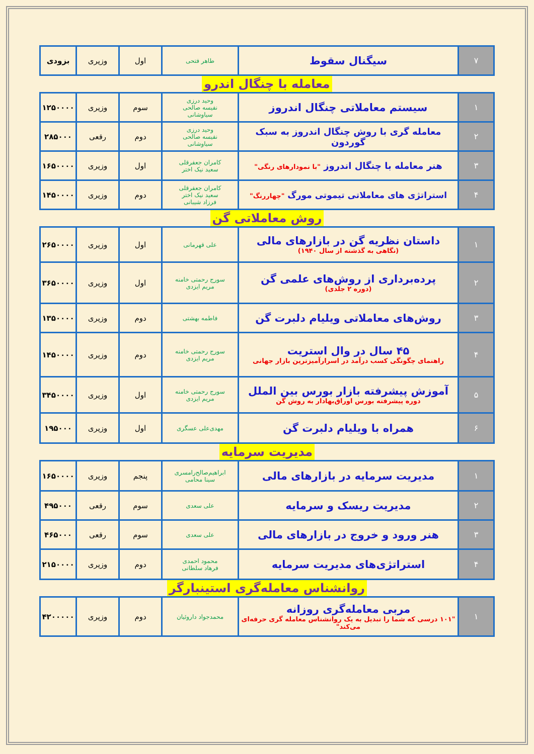| ۷ | سیگنال سقوط | طاهر فتحی | اول | وزیری | بزودی |
معامله با چنگال اندرو
| ۱ | سیستم معاملاتی چنگال اندروز | وحید درزی نفیسه صالحی سیاوشانی | سوم | وزیری | ۱۲۵۰۰۰۰ |
| ۲ | معامله گری با روش چنگال اندروز به سبک گوردون | وحید درزی نفیسه صالحی سیاوشانی | دوم | رقعی | ۲۸۵۰۰۰ |
| ۳ | هنر معامله با چنگال اندروز "با نمودارهای رنگی" | کامران جعفرقلی سعید نیک اختر | اول | وزیری | ۱۶۵۰۰۰۰ |
| ۴ | استراتژی های معاملاتی تیموتی مورگ "چهاررنگ" | کامران جعفرقلی سعید نیک اختر فرزاد شیبانی | دوم | وزیری | ۱۴۵۰۰۰۰ |
روش معاملاتی گن
| ۱ | داستان نظریه گن در بازارهای مالی (نگاهی به گذشته از سال ۱۹۴۰) | علی قهرمانی | اول | وزیری | ۲۶۵۰۰۰۰ |
| ۲ | پرده‌برداری از روش‌های علمی گن (دوره ۲ جلدی) | سورج رحمتی خامنه مریم ایزدی | اول | وزیری | ۳۶۵۰۰۰۰ |
| ۳ | روش‌های معاملاتی ویلیام دلبرت گن | فاطمه بهشتی | دوم | وزیری | ۱۳۵۰۰۰۰ |
| ۴ | ۴۵ سال در وال استریت راهنمای چگونگی کسب درآمد در اسرارآمیزترین بازار جهانی | سورج رحمتی خامنه مریم ایزدی | دوم | وزیری | ۱۴۵۰۰۰۰ |
| ۵ | آموزش پیشرفته بازار بورس بین الملل دوره پیشرفته بورس اوراق‌بهادار به روش گن | سورج رحمتی خامنه مریم ایزدی | اول | وزیری | ۳۴۵۰۰۰۰ |
| ۶ | همراه با ویلیام دلبرت گن | مهدی‌علی عسگری | اول | وزیری | ۱۹۵۰۰۰ |
مدیریت سرمایه
| ۱ | مدیریت سرمایه در بازارهای مالی | ابراهیم‌صالح‌رامسری سینا محامی | پنجم | وزیری | ۱۶۵۰۰۰۰ |
| ۲ | مدیریت ریسک و سرمایه | علی سعدی | سوم | رقعی | ۴۹۵۰۰۰ |
| ۳ | هنر ورود و خروج در بازارهای مالی | علی سعدی | سوم | رقعی | ۴۶۵۰۰۰ |
| ۴ | استراتژی‌های مدیریت سرمایه | محمود احمدی فرهاد سلطانی | دوم | وزیری | ۲۱۵۰۰۰۰ |
روانشناس معامله‌گری استینبارگر
| ۱ | مربی معامله‌گری روزانه "۱۰۱ درسی که شما را تبدیل به یک روانشناس معامله گری حرفه‌ای می‌کند" | محمدجواد داروئیان | دوم | وزیری | ۴۲۰۰۰۰۰ |